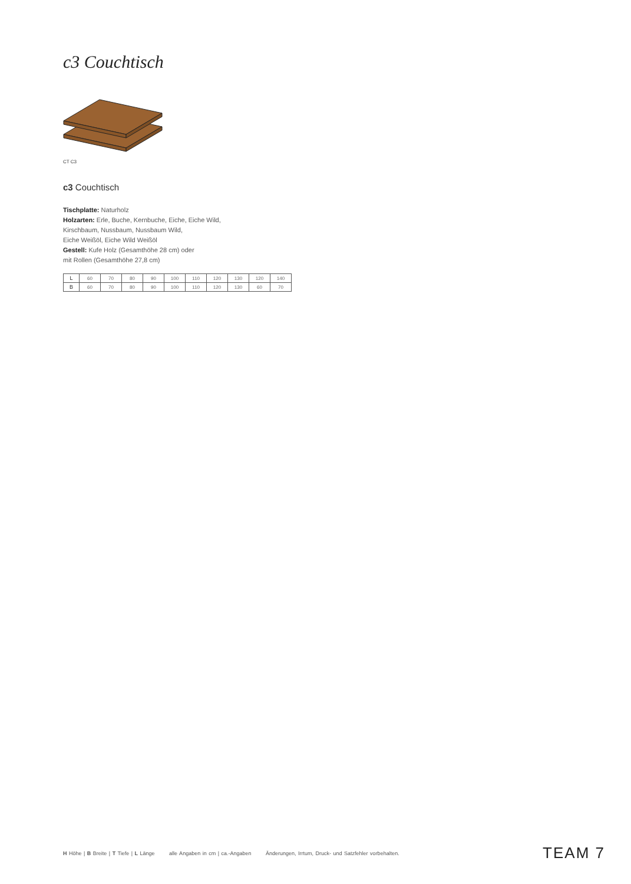c3 Couchtisch
CT C3
c3 Couchtisch
Tischplatte: Naturholz
Holzarten: Erle, Buche, Kernbuche, Eiche, Eiche Wild,
Kirschbaum, Nussbaum, Nussbaum Wild,
Eiche Weißöl, Eiche Wild Weißöl
Gestell: Kufe Holz (Gesamthöhe 28 cm) oder
mit Rollen (Gesamthöhe 27,8 cm)
| L | 60 | 70 | 80 | 90 | 100 | 110 | 120 | 130 | 120 | 140 |
| B | 60 | 70 | 80 | 90 | 100 | 110 | 120 | 130 | 60 | 70 |
H Höhe | B Breite | T Tiefe | L Länge alle Angaben in cm | ca.-Angaben Änderungen, Irrtum, Druck- und Satzfehler vorbehalten.
TEAM 7